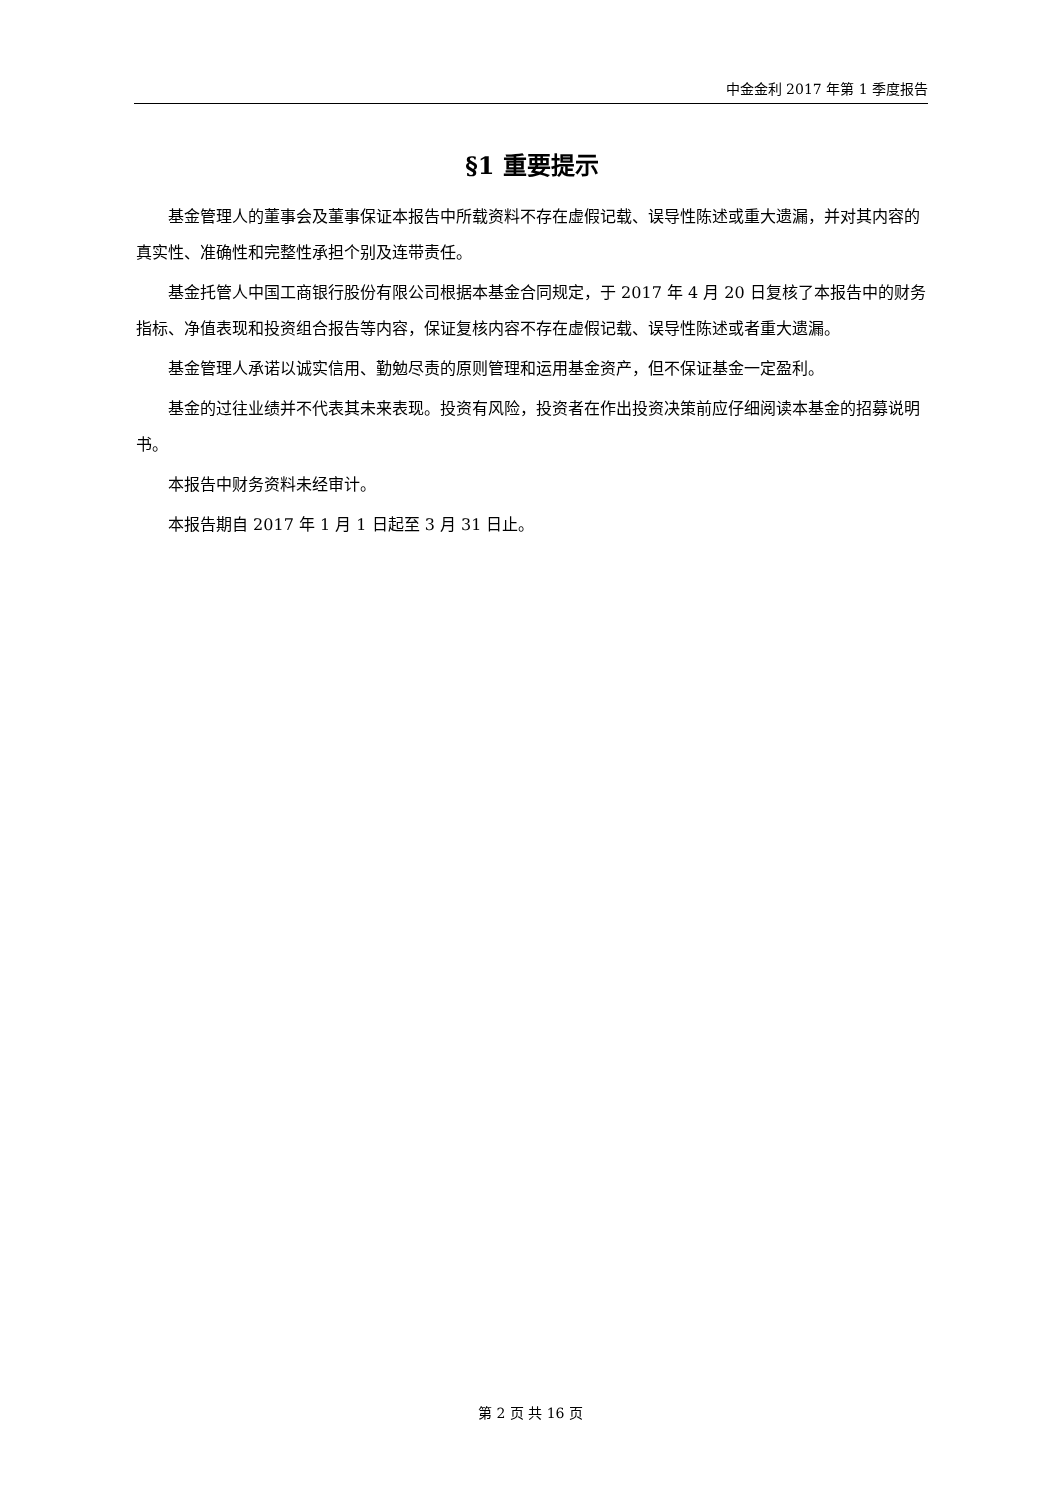中金金利 2017 年第 1 季度报告
§1 重要提示
基金管理人的董事会及董事保证本报告中所载资料不存在虚假记载、误导性陈述或重大遗漏，并对其内容的真实性、准确性和完整性承担个别及连带责任。
基金托管人中国工商银行股份有限公司根据本基金合同规定，于 2017 年 4 月 20 日复核了本报告中的财务指标、净值表现和投资组合报告等内容，保证复核内容不存在虚假记载、误导性陈述或者重大遗漏。
基金管理人承诺以诚实信用、勤勉尽责的原则管理和运用基金资产，但不保证基金一定盈利。
基金的过往业绩并不代表其未来表现。投资有风险，投资者在作出投资决策前应仔细阅读本基金的招募说明书。
本报告中财务资料未经审计。
本报告期自 2017 年 1 月 1 日起至 3 月 31 日止。
第 2 页 共 16 页